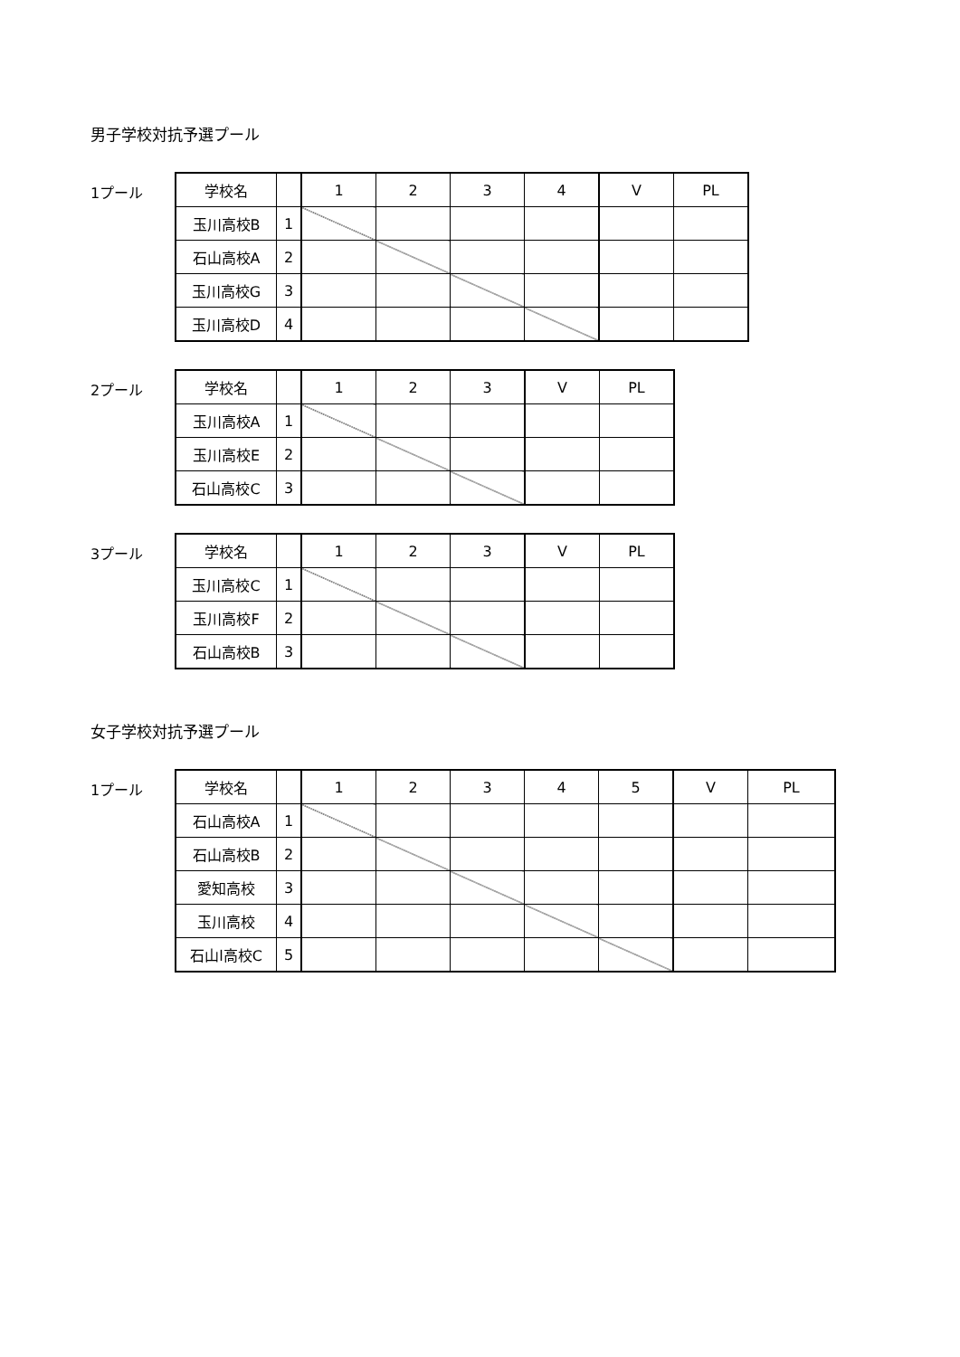男子学校対抗予選プール
1プール
| 学校名 | | 1 | 2 | 3 | 4 | V | PL |
| 玉川高校B | 1 | | | | | | |
| 石山高校A | 2 | | | | | | |
| 玉川高校G | 3 | | | | | | |
| 玉川高校D | 4 | | | | | | |
2プール
| 学校名 | | 1 | 2 | 3 | V | PL |
| 玉川高校A | 1 | | | | | |
| 玉川高校E | 2 | | | | | |
| 石山高校C | 3 | | | | | |
3プール
| 学校名 | | 1 | 2 | 3 | V | PL |
| 玉川高校C | 1 | | | | | |
| 玉川高校F | 2 | | | | | |
| 石山高校B | 3 | | | | | |
女子学校対抗予選プール
1プール
| 学校名 | | 1 | 2 | 3 | 4 | 5 | V | PL |
| 石山高校A | 1 | | | | | | | |
| 石山高校B | 2 | | | | | | | |
| 愛知高校 | 3 | | | | | | | |
| 玉川高校 | 4 | | | | | | | |
| 石山l高校C | 5 | | | | | | | |